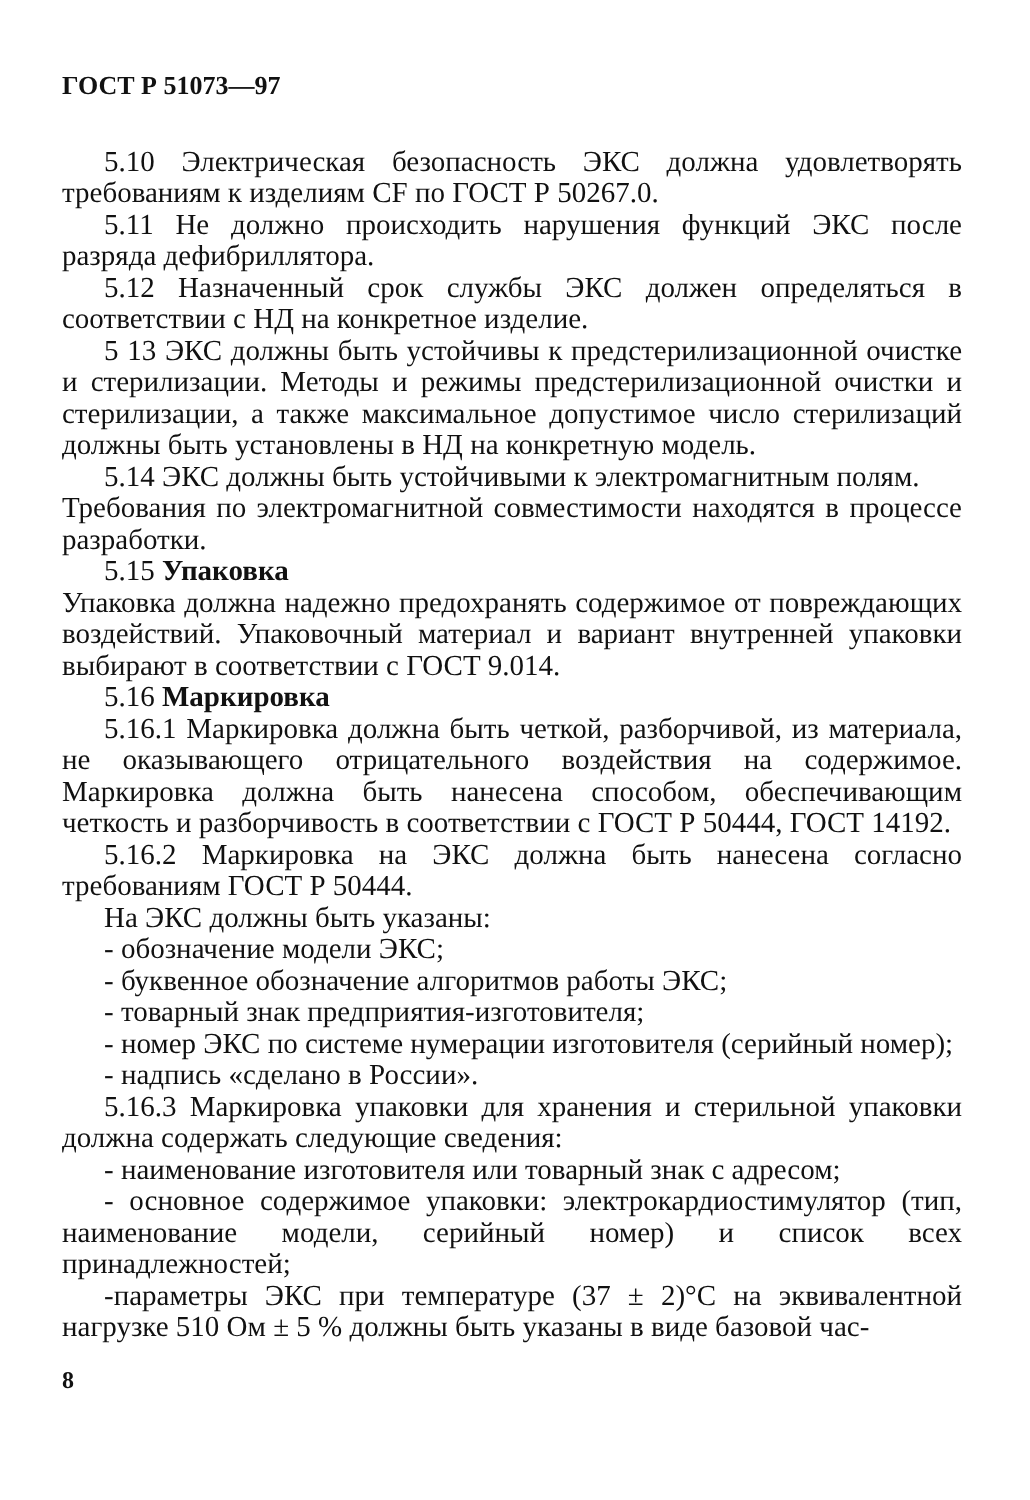ГОСТ Р 51073—97
5.10 Электрическая безопасность ЭКС должна удовлетворять требованиям к изделиям CF по ГОСТ Р 50267.0.
5.11 Не должно происходить нарушения функций ЭКС после разряда дефибриллятора.
5.12 Назначенный срок службы ЭКС должен определяться в соответствии с НД на конкретное изделие.
5 13 ЭКС должны быть устойчивы к предстерилизационной очистке и стерилизации. Методы и режимы предстерилизационной очистки и стерилизации, а также максимальное допустимое число стерилизаций должны быть установлены в НД на конкретную модель.
5.14 ЭКС должны быть устойчивыми к электромагнитным полям.
Требования по электромагнитной совместимости находятся в процессе разработки.
5.15 Упаковка
Упаковка должна надежно предохранять содержимое от повреждающих воздействий. Упаковочный материал и вариант внутренней упаковки выбирают в соответствии с ГОСТ 9.014.
5.16 Маркировка
5.16.1 Маркировка должна быть четкой, разборчивой, из материала, не оказывающего отрицательного воздействия на содержимое. Маркировка должна быть нанесена способом, обеспечивающим четкость и разборчивость в соответствии с ГОСТ Р 50444, ГОСТ 14192.
5.16.2 Маркировка на ЭКС должна быть нанесена согласно требованиям ГОСТ Р 50444.
На ЭКС должны быть указаны:
- обозначение модели ЭКС;
- буквенное обозначение алгоритмов работы ЭКС;
- товарный знак предприятия-изготовителя;
- номер ЭКС по системе нумерации изготовителя (серийный номер);
- надпись «сделано в России».
5.16.3 Маркировка упаковки для хранения и стерильной упаковки должна содержать следующие сведения:
- наименование изготовителя или товарный знак с адресом;
- основное содержимое упаковки: электрокардиостимулятор (тип, наименование модели, серийный номер) и список всех принадлежностей;
-параметры ЭКС при температуре (37 ± 2)°С на эквивалентной нагрузке 510 Ом ± 5 % должны быть указаны в виде базовой час-
8